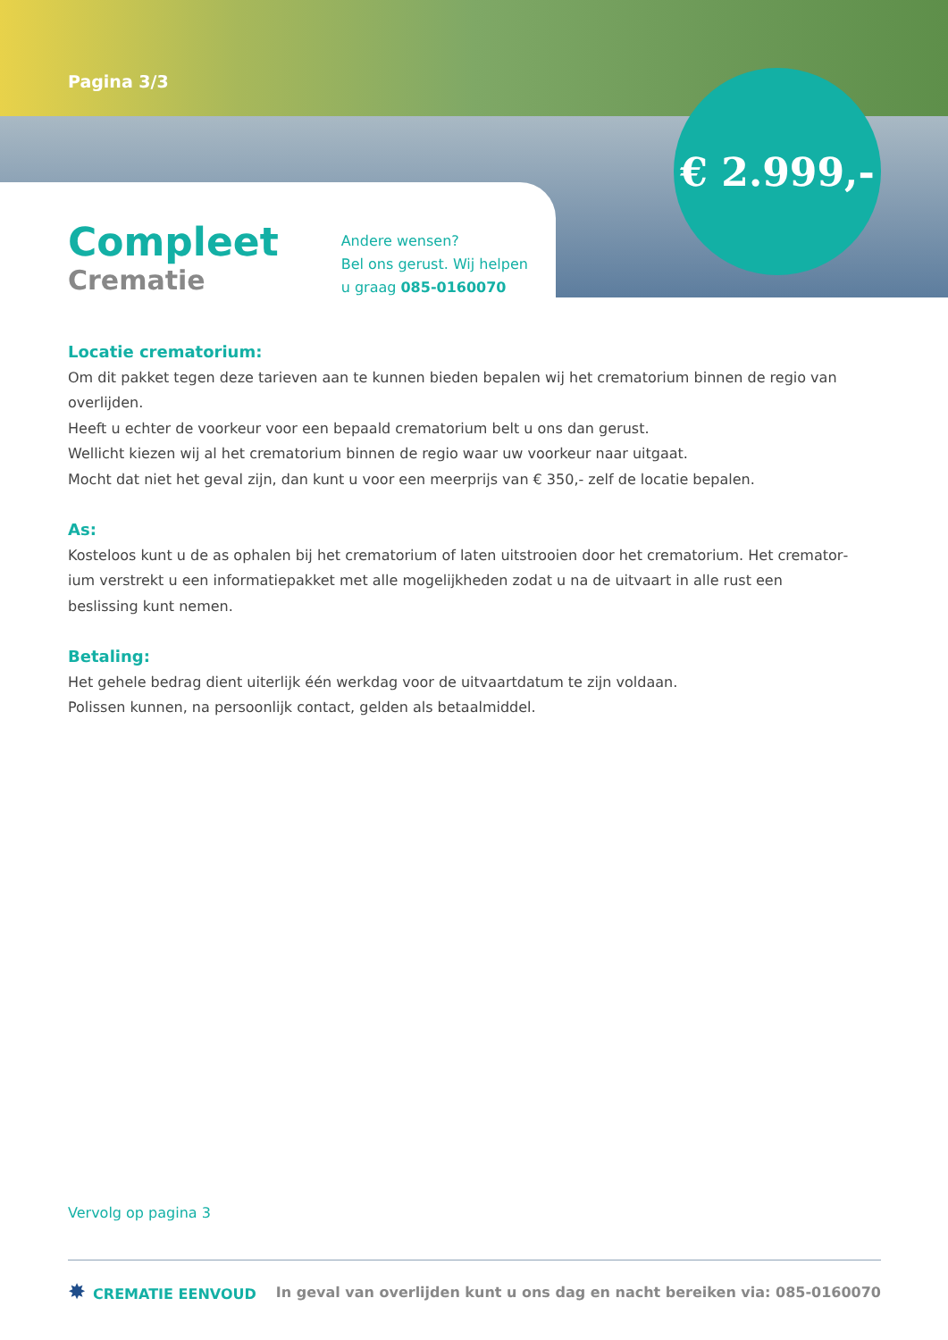Pagina 3/3
€ 2.999,-
Compleet
Crematie
Andere wensen?
Bel ons gerust. Wij helpen
u graag 085-0160070
Locatie crematorium:
Om dit pakket tegen deze tarieven aan te kunnen bieden bepalen wij het crematorium binnen de regio van overlijden.
Heeft u echter de voorkeur voor een bepaald crematorium belt u ons dan gerust.
Wellicht kiezen wij al het crematorium binnen de regio waar uw voorkeur naar uitgaat.
Mocht dat niet het geval zijn, dan kunt u voor een meerprijs van € 350,- zelf de locatie bepalen.
As:
Kosteloos kunt u de as ophalen bij het crematorium of laten uitstrooien door het crematorium. Het cremator­ium verstrekt u een informatiepakket met alle mogelijkheden zodat u na de uitvaart in alle rust een beslissing kunt nemen.
Betaling:
Het gehele bedrag dient uiterlijk één werkdag voor de uitvaartdatum te zijn voldaan.
Polissen kunnen, na persoonlijk contact, gelden als betaalmiddel.
Vervolg op pagina 3
✸ CREMATIE EENVOUD
In geval van overlijden kunt u ons dag en nacht bereiken via: 085-0160070